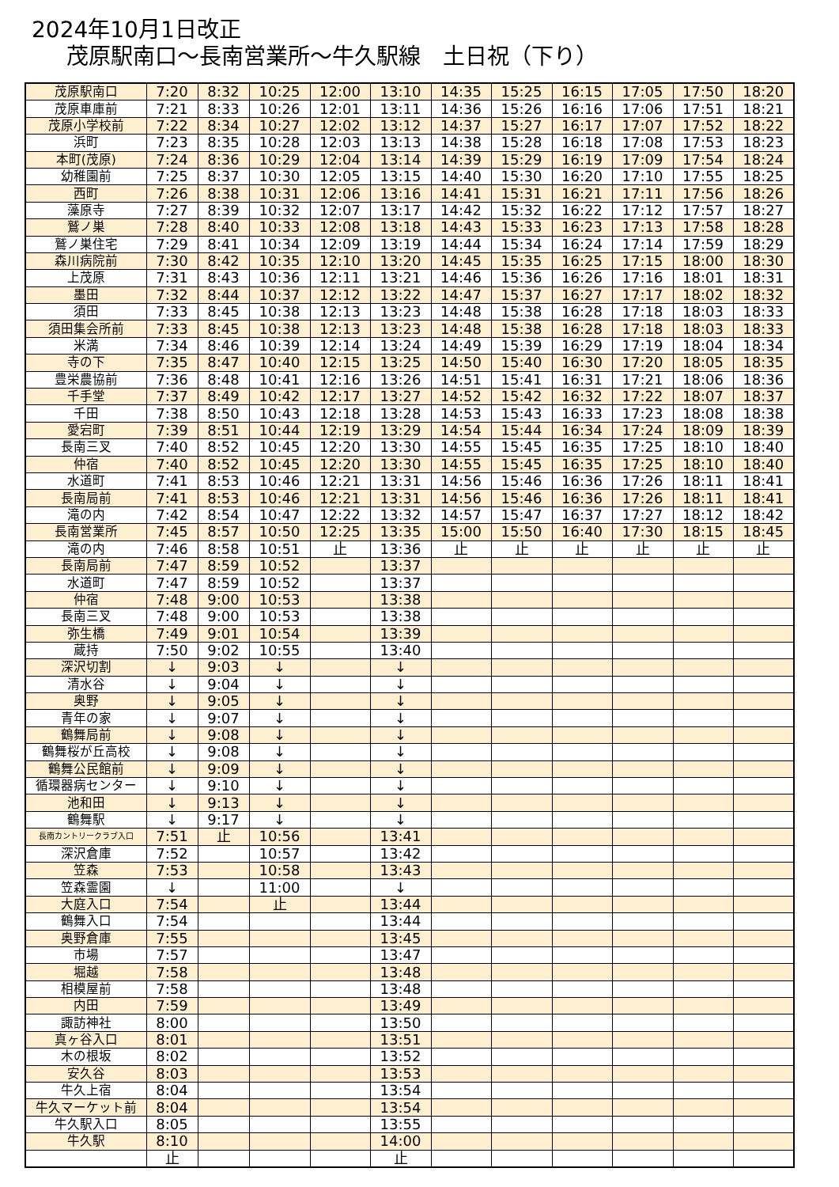2024年10月1日改正
茂原駅南口～長南営業所～牛久駅線　土日祝（下り）
| 茂原駅南口 | 7:20 | 8:32 | 10:25 | 12:00 | 13:10 | 14:35 | 15:25 | 16:15 | 17:05 | 17:50 | 18:20 |
| 茂原車庫前 | 7:21 | 8:33 | 10:26 | 12:01 | 13:11 | 14:36 | 15:26 | 16:16 | 17:06 | 17:51 | 18:21 |
| 茂原小学校前 | 7:22 | 8:34 | 10:27 | 12:02 | 13:12 | 14:37 | 15:27 | 16:17 | 17:07 | 17:52 | 18:22 |
| 浜町 | 7:23 | 8:35 | 10:28 | 12:03 | 13:13 | 14:38 | 15:28 | 16:18 | 17:08 | 17:53 | 18:23 |
| 本町(茂原) | 7:24 | 8:36 | 10:29 | 12:04 | 13:14 | 14:39 | 15:29 | 16:19 | 17:09 | 17:54 | 18:24 |
| 幼稚園前 | 7:25 | 8:37 | 10:30 | 12:05 | 13:15 | 14:40 | 15:30 | 16:20 | 17:10 | 17:55 | 18:25 |
| 西町 | 7:26 | 8:38 | 10:31 | 12:06 | 13:16 | 14:41 | 15:31 | 16:21 | 17:11 | 17:56 | 18:26 |
| 藻原寺 | 7:27 | 8:39 | 10:32 | 12:07 | 13:17 | 14:42 | 15:32 | 16:22 | 17:12 | 17:57 | 18:27 |
| 鷲ノ巣 | 7:28 | 8:40 | 10:33 | 12:08 | 13:18 | 14:43 | 15:33 | 16:23 | 17:13 | 17:58 | 18:28 |
| 鷲ノ巣住宅 | 7:29 | 8:41 | 10:34 | 12:09 | 13:19 | 14:44 | 15:34 | 16:24 | 17:14 | 17:59 | 18:29 |
| 森川病院前 | 7:30 | 8:42 | 10:35 | 12:10 | 13:20 | 14:45 | 15:35 | 16:25 | 17:15 | 18:00 | 18:30 |
| 上茂原 | 7:31 | 8:43 | 10:36 | 12:11 | 13:21 | 14:46 | 15:36 | 16:26 | 17:16 | 18:01 | 18:31 |
| 墨田 | 7:32 | 8:44 | 10:37 | 12:12 | 13:22 | 14:47 | 15:37 | 16:27 | 17:17 | 18:02 | 18:32 |
| 須田 | 7:33 | 8:45 | 10:38 | 12:13 | 13:23 | 14:48 | 15:38 | 16:28 | 17:18 | 18:03 | 18:33 |
| 須田集会所前 | 7:33 | 8:45 | 10:38 | 12:13 | 13:23 | 14:48 | 15:38 | 16:28 | 17:18 | 18:03 | 18:33 |
| 米満 | 7:34 | 8:46 | 10:39 | 12:14 | 13:24 | 14:49 | 15:39 | 16:29 | 17:19 | 18:04 | 18:34 |
| 寺の下 | 7:35 | 8:47 | 10:40 | 12:15 | 13:25 | 14:50 | 15:40 | 16:30 | 17:20 | 18:05 | 18:35 |
| 豊栄農協前 | 7:36 | 8:48 | 10:41 | 12:16 | 13:26 | 14:51 | 15:41 | 16:31 | 17:21 | 18:06 | 18:36 |
| 千手堂 | 7:37 | 8:49 | 10:42 | 12:17 | 13:27 | 14:52 | 15:42 | 16:32 | 17:22 | 18:07 | 18:37 |
| 千田 | 7:38 | 8:50 | 10:43 | 12:18 | 13:28 | 14:53 | 15:43 | 16:33 | 17:23 | 18:08 | 18:38 |
| 愛宕町 | 7:39 | 8:51 | 10:44 | 12:19 | 13:29 | 14:54 | 15:44 | 16:34 | 17:24 | 18:09 | 18:39 |
| 長南三叉 | 7:40 | 8:52 | 10:45 | 12:20 | 13:30 | 14:55 | 15:45 | 16:35 | 17:25 | 18:10 | 18:40 |
| 仲宿 | 7:40 | 8:52 | 10:45 | 12:20 | 13:30 | 14:55 | 15:45 | 16:35 | 17:25 | 18:10 | 18:40 |
| 水道町 | 7:41 | 8:53 | 10:46 | 12:21 | 13:31 | 14:56 | 15:46 | 16:36 | 17:26 | 18:11 | 18:41 |
| 長南局前 | 7:41 | 8:53 | 10:46 | 12:21 | 13:31 | 14:56 | 15:46 | 16:36 | 17:26 | 18:11 | 18:41 |
| 滝の内 | 7:42 | 8:54 | 10:47 | 12:22 | 13:32 | 14:57 | 15:47 | 16:37 | 17:27 | 18:12 | 18:42 |
| 長南営業所 | 7:45 | 8:57 | 10:50 | 12:25 | 13:35 | 15:00 | 15:50 | 16:40 | 17:30 | 18:15 | 18:45 |
| 滝の内 | 7:46 | 8:58 | 10:51 | 止 | 13:36 | 止 | 止 | 止 | 止 | 止 | 止 |
| 長南局前 | 7:47 | 8:59 | 10:52 | | 13:37 | | | | | | |
| 水道町 | 7:47 | 8:59 | 10:52 | | 13:37 | | | | | | |
| 仲宿 | 7:48 | 9:00 | 10:53 | | 13:38 | | | | | | |
| 長南三叉 | 7:48 | 9:00 | 10:53 | | 13:38 | | | | | | |
| 弥生橋 | 7:49 | 9:01 | 10:54 | | 13:39 | | | | | | |
| 蔵持 | 7:50 | 9:02 | 10:55 | | 13:40 | | | | | | |
| 深沢切割 | ↓ | 9:03 | ↓ | | ↓ | | | | | | |
| 清水谷 | ↓ | 9:04 | ↓ | | ↓ | | | | | | |
| 奥野 | ↓ | 9:05 | ↓ | | ↓ | | | | | | |
| 青年の家 | ↓ | 9:07 | ↓ | | ↓ | | | | | | |
| 鶴舞局前 | ↓ | 9:08 | ↓ | | ↓ | | | | | | |
| 鶴舞桜が丘高校 | ↓ | 9:08 | ↓ | | ↓ | | | | | | |
| 鶴舞公民館前 | ↓ | 9:09 | ↓ | | ↓ | | | | | | |
| 循環器病センター | ↓ | 9:10 | ↓ | | ↓ | | | | | | |
| 池和田 | ↓ | 9:13 | ↓ | | ↓ | | | | | | |
| 鶴舞駅 | ↓ | 9:17 | ↓ | | ↓ | | | | | | |
| 長南カントリークラブ入口 | 7:51 | 止 | 10:56 | | 13:41 | | | | | | |
| 深沢倉庫 | 7:52 | | 10:57 | | 13:42 | | | | | | |
| 笠森 | 7:53 | | 10:58 | | 13:43 | | | | | | |
| 笠森霊園 | ↓ | | 11:00 | | ↓ | | | | | | |
| 大庭入口 | 7:54 | | 止 | | 13:44 | | | | | | |
| 鶴舞入口 | 7:54 | | | | 13:44 | | | | | | |
| 奥野倉庫 | 7:55 | | | | 13:45 | | | | | | |
| 市場 | 7:57 | | | | 13:47 | | | | | | |
| 堀越 | 7:58 | | | | 13:48 | | | | | | |
| 相模屋前 | 7:58 | | | | 13:48 | | | | | | |
| 内田 | 7:59 | | | | 13:49 | | | | | | |
| 諏訪神社 | 8:00 | | | | 13:50 | | | | | | |
| 真ヶ谷入口 | 8:01 | | | | 13:51 | | | | | | |
| 木の根坂 | 8:02 | | | | 13:52 | | | | | | |
| 安久谷 | 8:03 | | | | 13:53 | | | | | | |
| 牛久上宿 | 8:04 | | | | 13:54 | | | | | | |
| 牛久マーケット前 | 8:04 | | | | 13:54 | | | | | | |
| 牛久駅入口 | 8:05 | | | | 13:55 | | | | | | |
| 牛久駅 | 8:10 | | | | 14:00 | | | | | | |
| | 止 | | | | 止 | | | | | | |